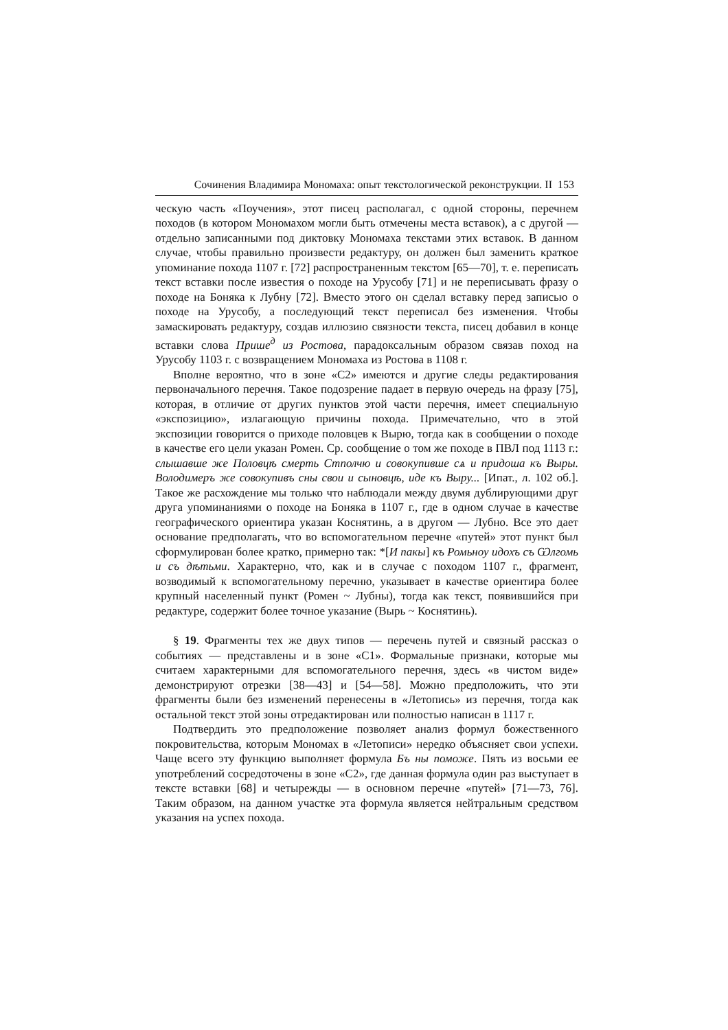Сочинения Владимира Мономаха: опыт текстологической реконструкции. II 153
ческую часть «Поучения», этот писец располагал, с одной стороны, перечнем походов (в котором Мономахом могли быть отмечены места вставок), а с другой — отдельно записанными под диктовку Мономаха текстами этих вставок. В данном случае, чтобы правильно произвести редактуру, он должен был заменить краткое упоминание похода 1107 г. [72] распространенным текстом [65—70], т. е. переписать текст вставки после известия о походе на Урусобу [71] и не переписывать фразу о походе на Боняка к Лубну [72]. Вместо этого он сделал вставку перед записью о походе на Урусобу, а последующий текст переписал без изменения. Чтобы замаскировать редактуру, создав иллюзию связности текста, писец добавил в конце вставки слова Прише<sup>д</sup> из Ростова, парадоксальным образом связав поход на Урусобу 1103 г. с возвращением Мономаха из Ростова в 1108 г.
Вполне вероятно, что в зоне «С2» имеются и другие следы редактирования первоначального перечня. Такое подозрение падает в первую очередь на фразу [75], которая, в отличие от других пунктов этой части перечня, имеет специальную «экспозицию», излагающую причины похода. Примечательно, что в этой экспозиции говорится о приходе половцев к Вырю, тогда как в сообщении о походе в качестве его цели указан Ромен. Ср. сообщение о том же походе в ПВЛ под 1113 г.: слышавше же Половцѣ смерть Стполчю и совокупивше сѧ и придоша къ Выры. Володимеръ же совокупивъ сны свои и сыновцѣ, иде къ Выру... [Ипат., л. 102 об.]. Такое же расхождение мы только что наблюдали между двумя дублирующими друг друга упоминаниями о походе на Боняка в 1107 г., где в одном случае в качестве географического ориентира указан Коснятинь, а в другом — Лубно. Все это дает основание предполагать, что во вспомогательном перечне «путей» этот пункт был сформулирован более кратко, примерно так: *[И пакы] къ Ромьноу идохъ съ Ѡлгомь и съ дѣтьми. Характерно, что, как и в случае с походом 1107 г., фрагмент, возводимый к вспомогательному перечню, указывает в качестве ориентира более крупный населенный пункт (Ромен ~ Лубны), тогда как текст, появившийся при редактуре, содержит более точное указание (Вырь ~ Коснятинь).
§ 19. Фрагменты тех же двух типов — перечень путей и связный рассказ о событиях — представлены и в зоне «С1». Формальные признаки, которые мы считаем характерными для вспомогательного перечня, здесь «в чистом виде» демонстрируют отрезки [38—43] и [54—58]. Можно предположить, что эти фрагменты были без изменений перенесены в «Летопись» из перечня, тогда как остальной текст этой зоны отредактирован или полностью написан в 1117 г.
Подтвердить это предположение позволяет анализ формул божественного покровительства, которым Мономах в «Летописи» нередко объясняет свои успехи. Чаще всего эту функцию выполняет формула Бъ ны поможе. Пять из восьми ее употреблений сосредоточены в зоне «С2», где данная формула один раз выступает в тексте вставки [68] и четырежды — в основном перечне «путей» [71—73, 76]. Таким образом, на данном участке эта формула является нейтральным средством указания на успех похода.